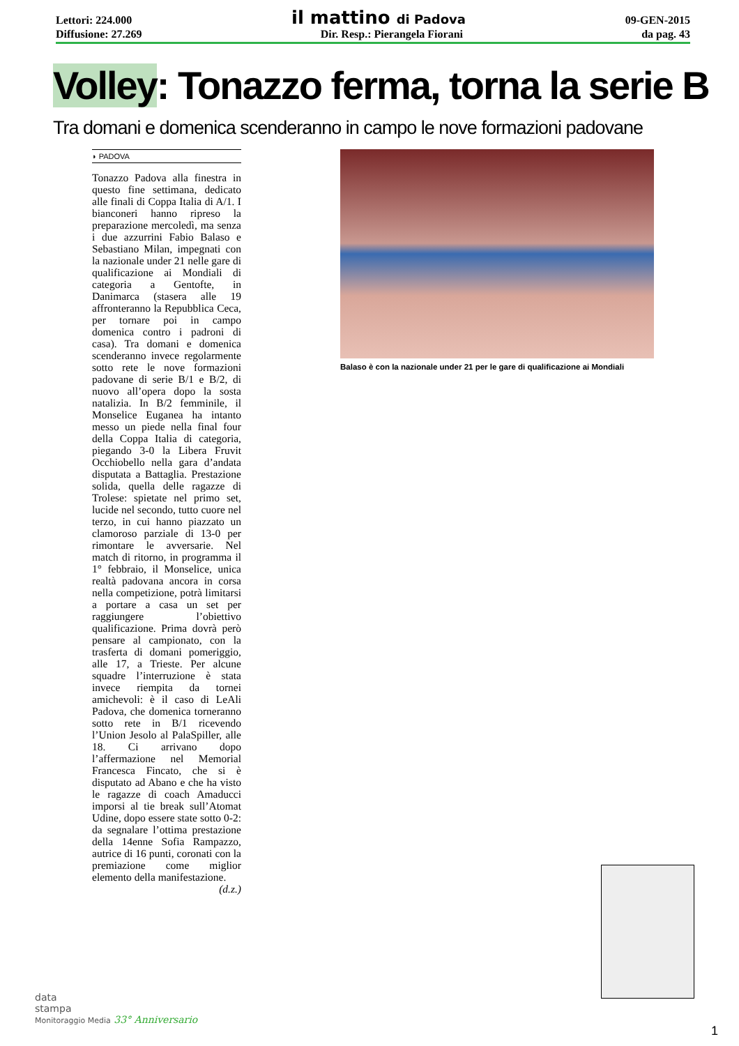Lettori: 224.000 il mattino di Padova 09-GEN-2015
Diffusione: 27.269 Dir. Resp.: Pierangela Fiorani da pag. 43
Volley: Tonazzo ferma, torna la serie B
Tra domani e domenica scenderanno in campo le nove formazioni padovane
◗ PADOVA
Tonazzo Padova alla finestra in questo fine settimana, dedicato alle finali di Coppa Italia di A/1. I bianconeri hanno ripreso la preparazione mercoledì, ma senza i due azzurrini Fabio Balaso e Sebastiano Milan, impegnati con la nazionale under 21 nelle gare di qualificazione ai Mondiali di categoria a Gentofte, in Danimarca (stasera alle 19 affronteranno la Repubblica Ceca, per tornare poi in campo domenica contro i padroni di casa). Tra domani e domenica scenderanno invece regolarmente sotto rete le nove formazioni padovane di serie B/1 e B/2, di nuovo all’opera dopo la sosta natalizia. In B/2 femminile, il Monselice Euganea ha intanto messo un piede nella final four della Coppa Italia di categoria, piegando 3-0 la Libera Fruvit Occhiobello nella gara d’andata disputata a Battaglia. Prestazione solida, quella delle ragazze di Trolese: spietate nel primo set, lucide nel secondo, tutto cuore nel terzo, in cui hanno piazzato un clamoroso parziale di 13-0 per rimontare le avversarie. Nel match di ritorno, in programma il 1° febbraio, il Monselice, unica realtà padovana ancora in corsa nella competizione, potrà limitarsi a portare a casa un set per raggiungere l’obiettivo qualificazione. Prima dovrà però pensare al campionato, con la trasferta di domani pomeriggio, alle 17, a Trieste. Per alcune squadre l’interruzione è stata invece riempita da tornei amichevoli: è il caso di LeAli Padova, che domenica torneranno sotto rete in B/1 ricevendo l’Union Jesolo al PalaSpiller, alle 18. Ci arrivano dopo l’affermazione nel Memorial Francesca Fincato, che si è disputato ad Abano e che ha visto le ragazze di coach Amaducci imporsi al tie break sull’Atomat Udine, dopo essere state sotto 0-2: da segnalare l’ottima prestazione della 14enne Sofia Rampazzo, autrice di 16 punti, coronati con la premiazione come miglior elemento della manifestazione.
(d.z.)
Balaso è con la nazionale under 21 per le gare di qualificazione ai Mondiali
data
stampa
Monitoraggio Media 33° Anniversario
1